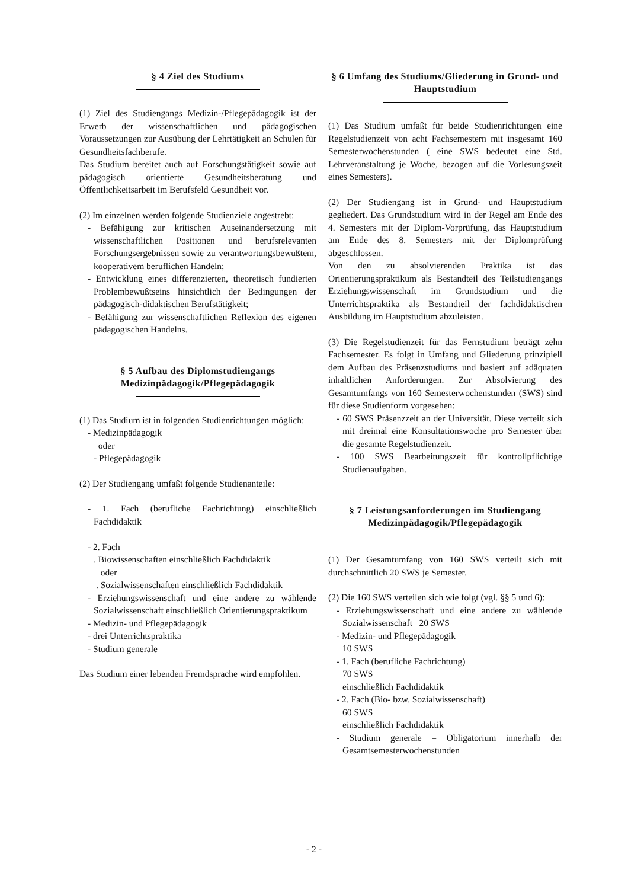§ 4 Ziel des Studiums
(1) Ziel des Studiengangs Medizin-/Pflegepädagogik ist der Erwerb der wissenschaftlichen und pädagogischen Voraussetzungen zur Ausübung der Lehrtätigkeit an Schulen für Gesundheitsfachberufe.
Das Studium bereitet auch auf Forschungstätigkeit sowie auf pädagogisch orientierte Gesundheitsberatung und Öffentlichkeitsarbeit im Berufsfeld Gesundheit vor.
(2) Im einzelnen werden folgende Studienziele angestrebt:
- Befähigung zur kritischen Auseinandersetzung mit wissenschaftlichen Positionen und berufsrelevanten Forschungsergebnissen sowie zu verantwortungsbewußtem, kooperativem beruflichen Handeln;
- Entwicklung eines differenzierten, theoretisch fundierten Problembewußtseins hinsichtlich der Bedingungen der pädagogisch-didaktischen Berufstätigkeit;
- Befähigung zur wissenschaftlichen Reflexion des eigenen pädagogischen Handelns.
§ 5 Aufbau des Diplomstudiengangs Medizinpädagogik/Pflegepädagogik
(1) Das Studium ist in folgenden Studienrichtungen möglich:
- Medizinpädagogik
oder
- Pflegepädagogik
(2) Der Studiengang umfaßt folgende Studienanteile:
- 1. Fach (berufliche Fachrichtung) einschließlich Fachdidaktik
- 2. Fach
. Biowissenschaften einschließlich Fachdidaktik
oder
. Sozialwissenschaften einschließlich Fachdidaktik
- Erziehungswissenschaft und eine andere zu wählende Sozialwissenschaft einschließlich Orientierungspraktikum
- Medizin- und Pflegepädagogik
- drei Unterrichtspraktika
- Studium generale
Das Studium einer lebenden Fremdsprache wird empfohlen.
§ 6 Umfang des Studiums/Gliederung in Grund- und Hauptstudium
(1) Das Studium umfaßt für beide Studienrichtungen eine Regelstudienzeit von acht Fachsemestern mit insgesamt 160 Semesterwochenstunden ( eine SWS bedeutet eine Std. Lehrveranstaltung je Woche, bezogen auf die Vorlesungszeit eines Semesters).
(2) Der Studiengang ist in Grund- und Hauptstudium gegliedert. Das Grundstudium wird in der Regel am Ende des 4. Semesters mit der Diplom-Vorprüfung, das Hauptstudium am Ende des 8. Semesters mit der Diplomprüfung abgeschlossen.
Von den zu absolvierenden Praktika ist das Orientierungspraktikum als Bestandteil des Teilstudiengangs Erziehungswissenschaft im Grundstudium und die Unterrichtspraktika als Bestandteil der fachdidaktischen Ausbildung im Hauptstudium abzuleisten.
(3) Die Regelstudienzeit für das Fernstudium beträgt zehn Fachsemester. Es folgt in Umfang und Gliederung prinzipiell dem Aufbau des Präsenzstudiums und basiert auf adäquaten inhaltlichen Anforderungen. Zur Absolvierung des Gesamtumfangs von 160 Semesterwochenstunden (SWS) sind für diese Studienform vorgesehen:
- 60 SWS Präsenzzeit an der Universität. Diese verteilt sich mit dreimal eine Konsultationswoche pro Semester über die gesamte Regelstudienzeit.
- 100 SWS Bearbeitungszeit für kontrollpflichtige Studienaufgaben.
§ 7 Leistungsanforderungen im Studiengang Medizinpädagogik/Pflegepädagogik
(1) Der Gesamtumfang von 160 SWS verteilt sich mit durchschnittlich 20 SWS je Semester.
(2) Die 160 SWS verteilen sich wie folgt (vgl. §§ 5 und 6):
- Erziehungswissenschaft und eine andere zu wählende Sozialwissenschaft 20 SWS
- Medizin- und Pflegepädagogik
10 SWS
- 1. Fach (berufliche Fachrichtung)
70 SWS
einschließlich Fachdidaktik
- 2. Fach (Bio- bzw. Sozialwissenschaft)
60 SWS
einschließlich Fachdidaktik
- Studium generale = Obligatorium innerhalb der Gesamtsemesterwochenstunden
- 2 -